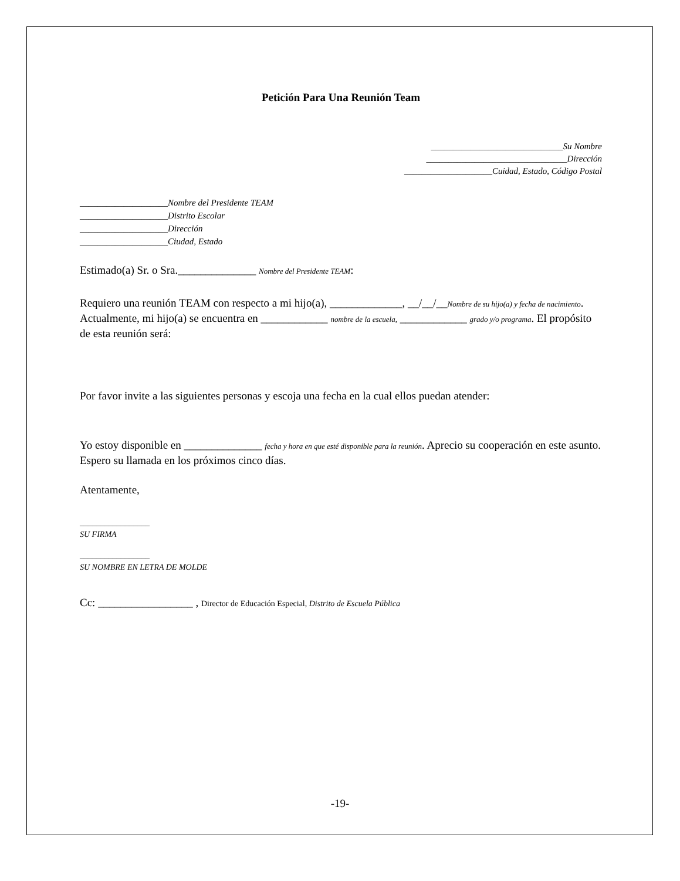Petición Para Una Reunión Team
______________________________Su Nombre
________________________________Dirección
____________________Cuidad, Estado, Código Postal
____________________Nombre del Presidente TEAM
____________________Distrito Escolar
____________________Dirección
____________________Ciudad, Estado
Estimado(a) Sr. o Sra.______________ Nombre del Presidente TEAM:
Requiero una reunión TEAM con respecto a mi hijo(a), _____________, __/__/__Nombre de su hijo(a) y fecha de nacimiento. Actualmente, mi hijo(a) se encuentra en ____________ nombre de la escuela, ____________ grado y/o programa. El propósito de esta reunión será:
Por favor invite a las siguientes personas y escoja una fecha en la cual ellos puedan atender:
Yo estoy disponible en ______________ fecha y hora en que esté disponible para la reunión. Aprecio su cooperación en este asunto. Espero su llamada en los próximos cinco días.
Atentamente,
_________________
SU FIRMA
_________________
SU NOMBRE EN LETRA DE MOLDE
Cc: _________________ , Director de Educación Especial, Distrito de Escuela Pública
-19-